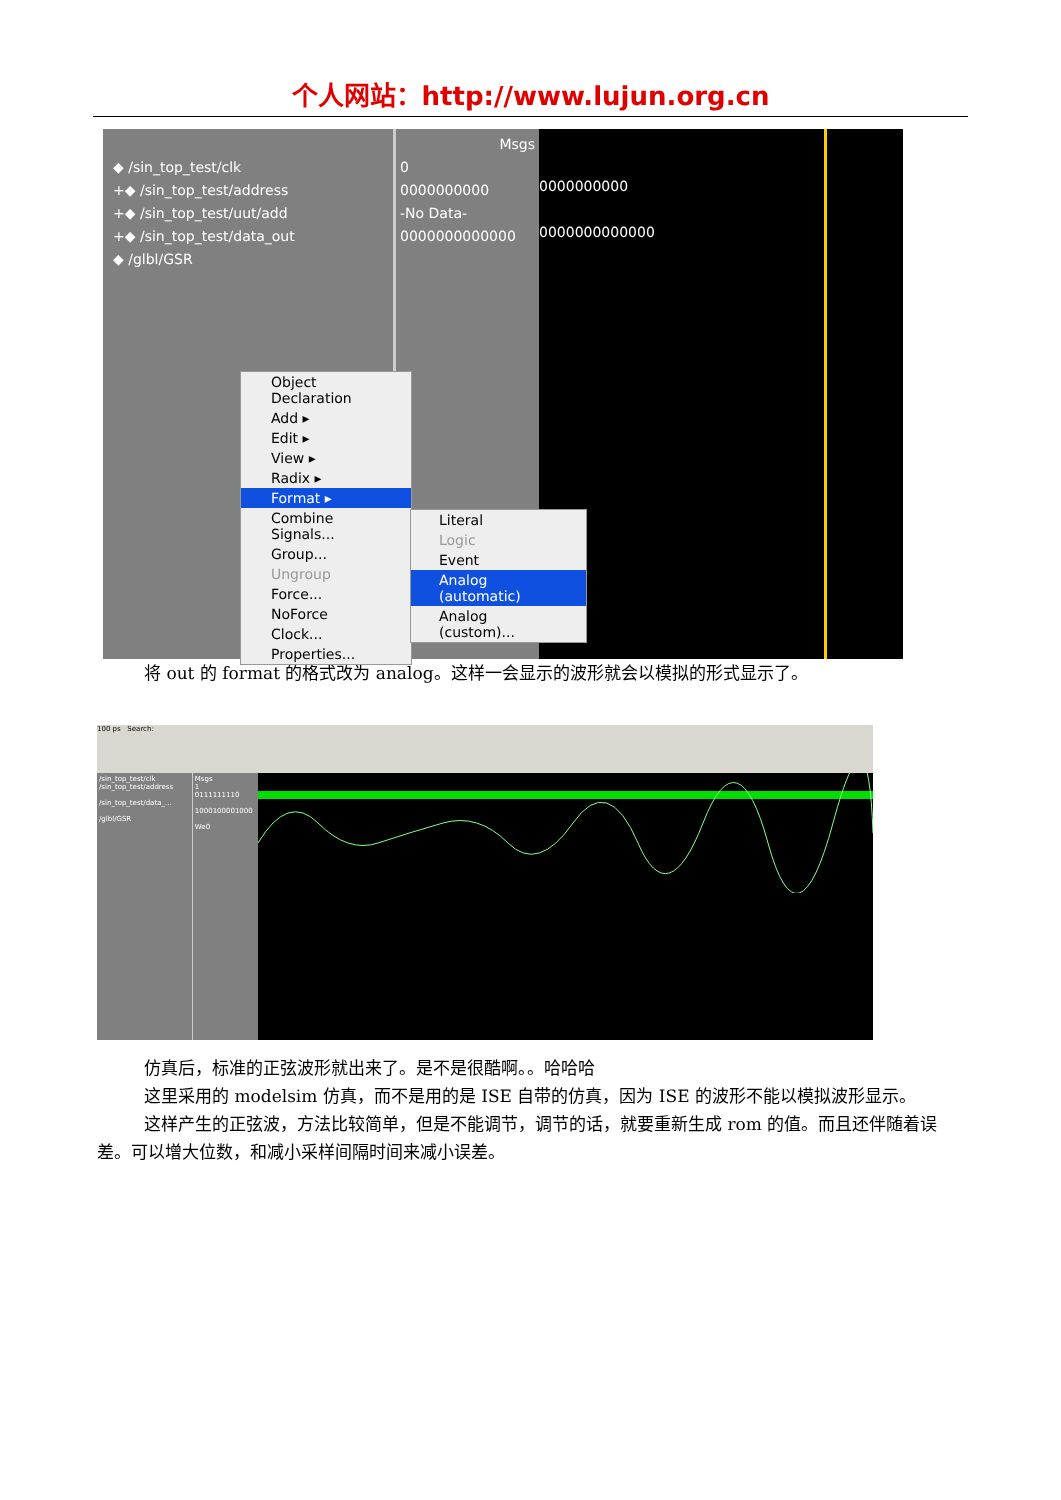个人网站：http://www.lujun.org.cn
◆ /sin_top_test/clk
+◆ /sin_top_test/address
+◆ /sin_top_test/uut/add
+◆ /sin_top_test/data_out
◆ /glbl/GSR
Msgs
0
0000000000
-No Data-
0000000000000
0000000000
0000000000000
Object Declaration
Add ▸
Edit ▸
View ▸
Radix ▸
Format ▸
Combine Signals...
Group...
Ungroup
Force...
NoForce
Clock...
Properties...
Literal
Logic
Event
Analog (automatic)
Analog (custom)...
将 out 的 format 的格式改为 analog。这样一会显示的波形就会以模拟的形式显示了。
100 ps Search:
/sin_top_test/clk
/sin_top_test/address
/sin_top_test/data_...
/glbl/GSR
Msgs
1
0111111110
1000100001000
We0
仿真后，标准的正弦波形就出来了。是不是很酷啊。。哈哈哈
这里采用的 modelsim 仿真，而不是用的是 ISE 自带的仿真，因为 ISE 的波形不能以模拟波形显示。
这样产生的正弦波，方法比较简单，但是不能调节，调节的话，就要重新生成 rom 的值。而且还伴随着误差。可以增大位数，和减小采样间隔时间来减小误差。